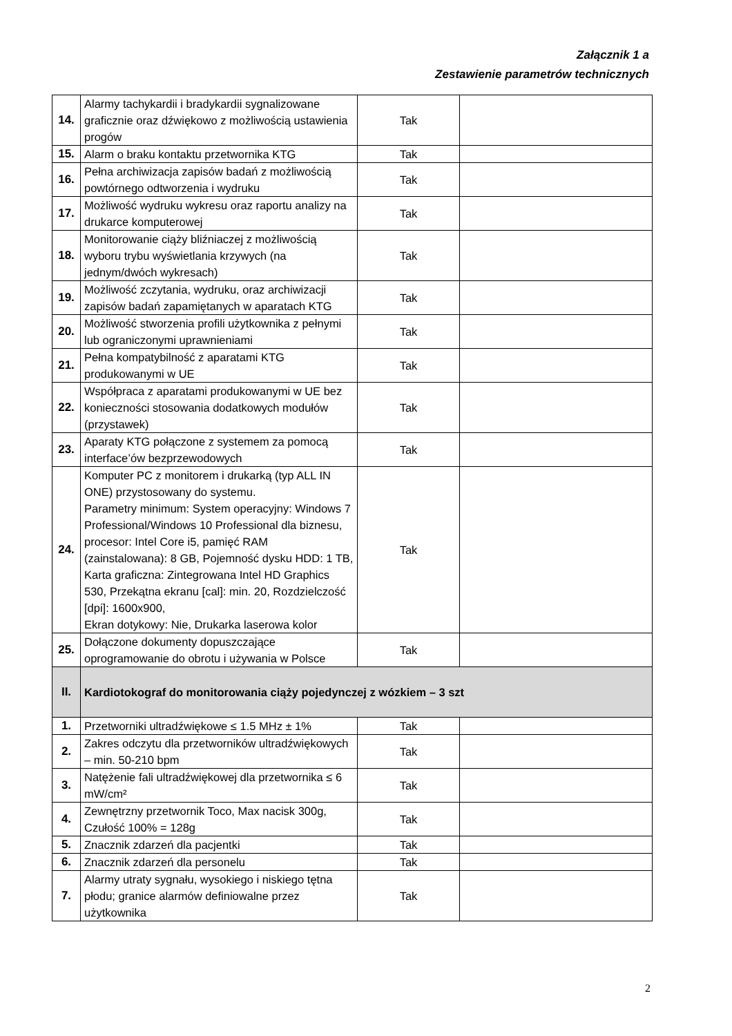Załącznik 1 a
Zestawienie parametrów technicznych
| 14. | Alarmy tachykardii i bradykardii sygnalizowane graficznie oraz dźwiękowo z możliwością ustawienia progów | Tak | |
| 15. | Alarm o braku kontaktu przetwornika KTG | Tak | |
| 16. | Pełna archiwizacja zapisów badań z możliwością powtórnego odtworzenia i wydruku | Tak | |
| 17. | Możliwość wydruku wykresu oraz raportu analizy na drukarce komputerowej | Tak | |
| 18. | Monitorowanie ciąży bliźniaczej z możliwością wyboru trybu wyświetlania krzywych (na jednym/dwóch wykresach) | Tak | |
| 19. | Możliwość zczytania, wydruku, oraz archiwizacji zapisów badań zapamiętanych w aparatach KTG | Tak | |
| 20. | Możliwość stworzenia profili użytkownika z pełnymi lub ograniczonymi uprawnieniami | Tak | |
| 21. | Pełna kompatybilność z aparatami KTG produkowanymi w UE | Tak | |
| 22. | Współpraca z aparatami produkowanymi w UE bez konieczności stosowania dodatkowych modułów (przystawek) | Tak | |
| 23. | Aparaty KTG połączone z systemem za pomocą interface’ów bezprzewodowych | Tak | |
| 24. | Komputer PC z monitorem i drukarką (typ ALL IN ONE) przystosowany do systemu. Parametry minimum: System operacyjny: Windows 7 Professional/Windows 10 Professional dla biznesu, procesor: Intel Core i5, pamięć RAM (zainstalowana): 8 GB, Pojemność dysku HDD: 1 TB, Karta graficzna: Zintegrowana Intel HD Graphics 530, Przekątna ekranu [cal]: min. 20, Rozdzielczość [dpi]: 1600x900, Ekran dotykowy: Nie, Drukarka laserowa kolor | Tak | |
| 25. | Dołączone dokumenty dopuszczające oprogramowanie do obrotu i używania w Polsce | Tak | |
| II. | Kardiotokograf do monitorowania ciąży pojedynczej z wózkiem – 3 szt | | |
| 1. | Przetworniki ultradźwiękowe ≤ 1.5 MHz ± 1% | Tak | |
| 2. | Zakres odczytu dla przetworników ultradźwiękowych – min. 50-210 bpm | Tak | |
| 3. | Natężenie fali ultradźwiękowej dla przetwornika ≤ 6 mW/cm² | Tak | |
| 4. | Zewnętrzny przetwornik Toco, Max nacisk 300g, Czułość 100% = 128g | Tak | |
| 5. | Znacznik zdarzeń dla pacjentki | Tak | |
| 6. | Znacznik zdarzeń dla personelu | Tak | |
| 7. | Alarmy utraty sygnału, wysokiego i niskiego tętna płodu; granice alarmów definiowalne przez użytkownika | Tak | |
2